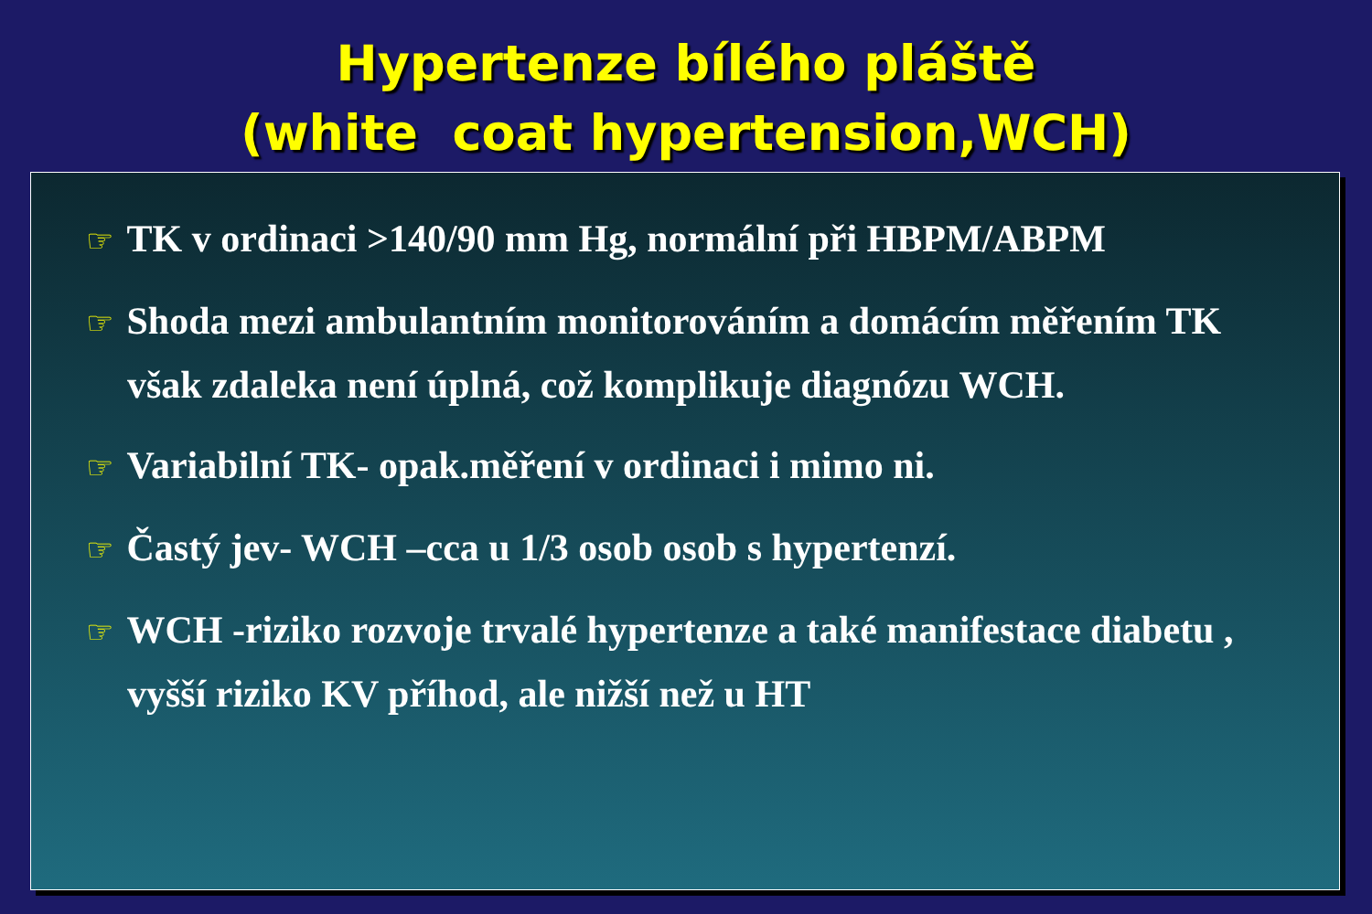Hypertenze bílého pláště
(white coat hypertension,WCH)
☞ TK v ordinaci >140/90 mm Hg, normální při HBPM/ABPM
☞ Shoda mezi ambulantním monitorováním a domácím měřením TK však zdaleka není úplná, což komplikuje diagnózu WCH.
☞ Variabilní TK- opak.měření v ordinaci i mimo ni.
☞ Častý jev- WCH –cca u 1/3 osob osob s hypertenzí.
☞ WCH -riziko rozvoje trvalé hypertenze a také manifestace diabetu , vyšší riziko KV příhod, ale nižší než u HT